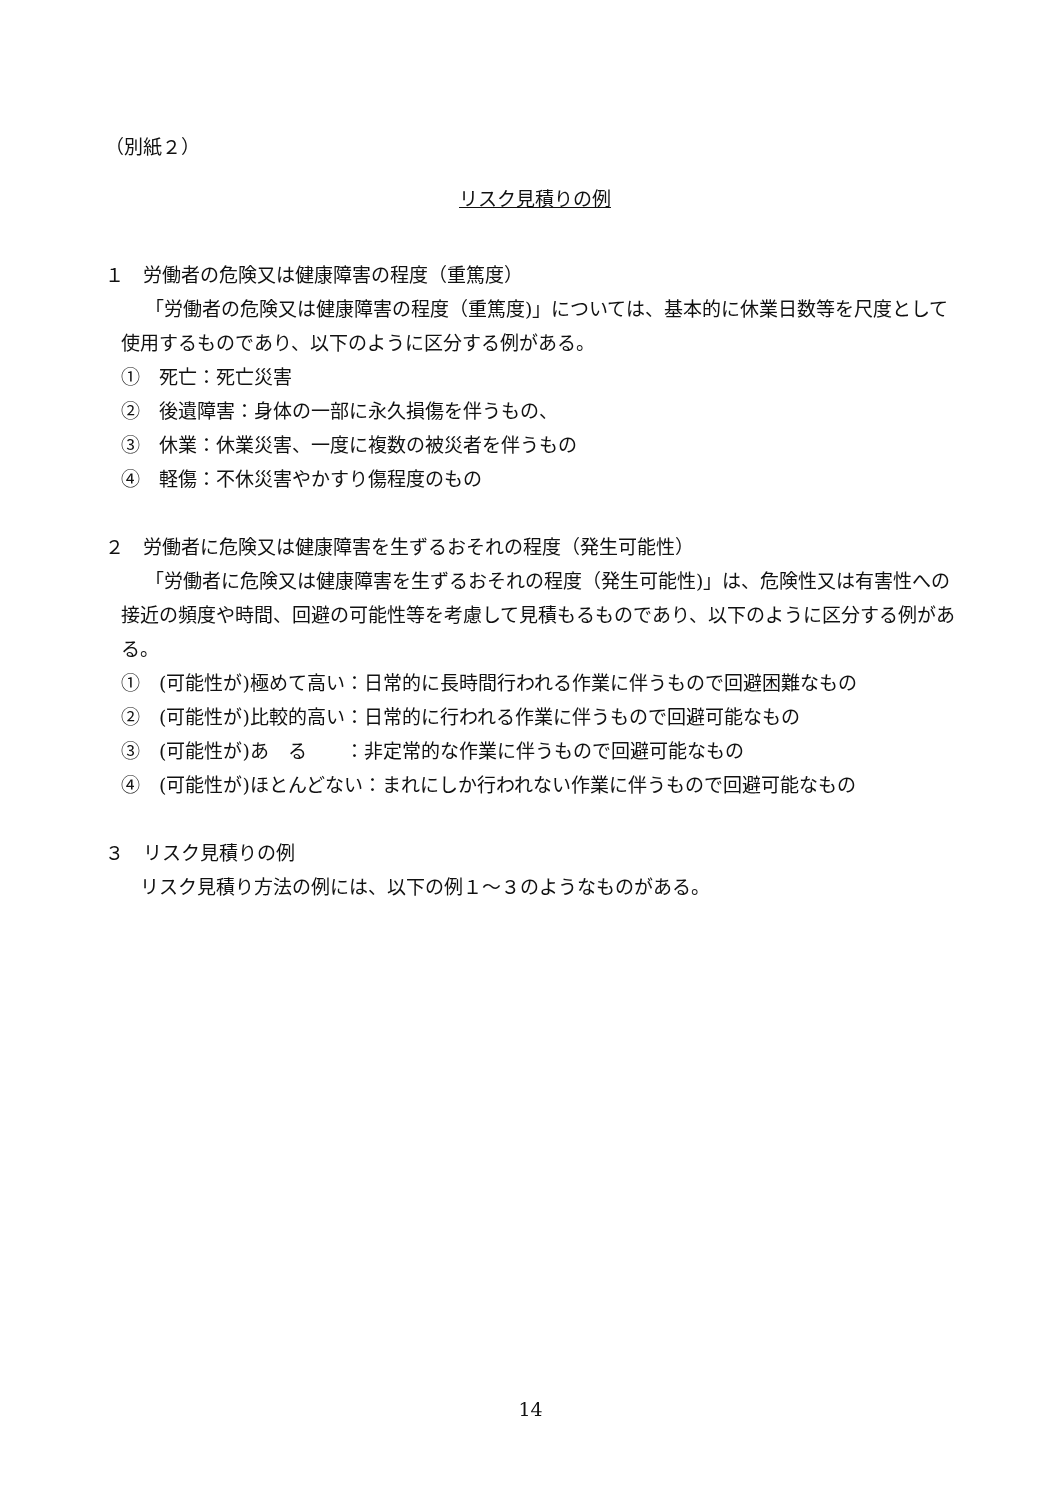（別紙２）
リスク見積りの例
１　労働者の危険又は健康障害の程度（重篤度）
「労働者の危険又は健康障害の程度（重篤度)」については、基本的に休業日数等を尺度として使用するものであり、以下のように区分する例がある。
①　死亡：死亡災害
②　後遺障害：身体の一部に永久損傷を伴うもの、
③　休業：休業災害、一度に複数の被災者を伴うもの
④　軽傷：不休災害やかすり傷程度のもの
２　労働者に危険又は健康障害を生ずるおそれの程度（発生可能性）
「労働者に危険又は健康障害を生ずるおそれの程度（発生可能性)」は、危険性又は有害性への接近の頻度や時間、回避の可能性等を考慮して見積もるものであり、以下のように区分する例がある。
①　(可能性が)極めて高い：日常的に長時間行われる作業に伴うもので回避困難なもの
②　(可能性が)比較的高い：日常的に行われる作業に伴うもので回避可能なもの
③　(可能性が)あ　る　　：非定常的な作業に伴うもので回避可能なもの
④　(可能性が)ほとんどない：まれにしか行われない作業に伴うもので回避可能なもの
３　リスク見積りの例
　リスク見積り方法の例には、以下の例１～３のようなものがある。
14